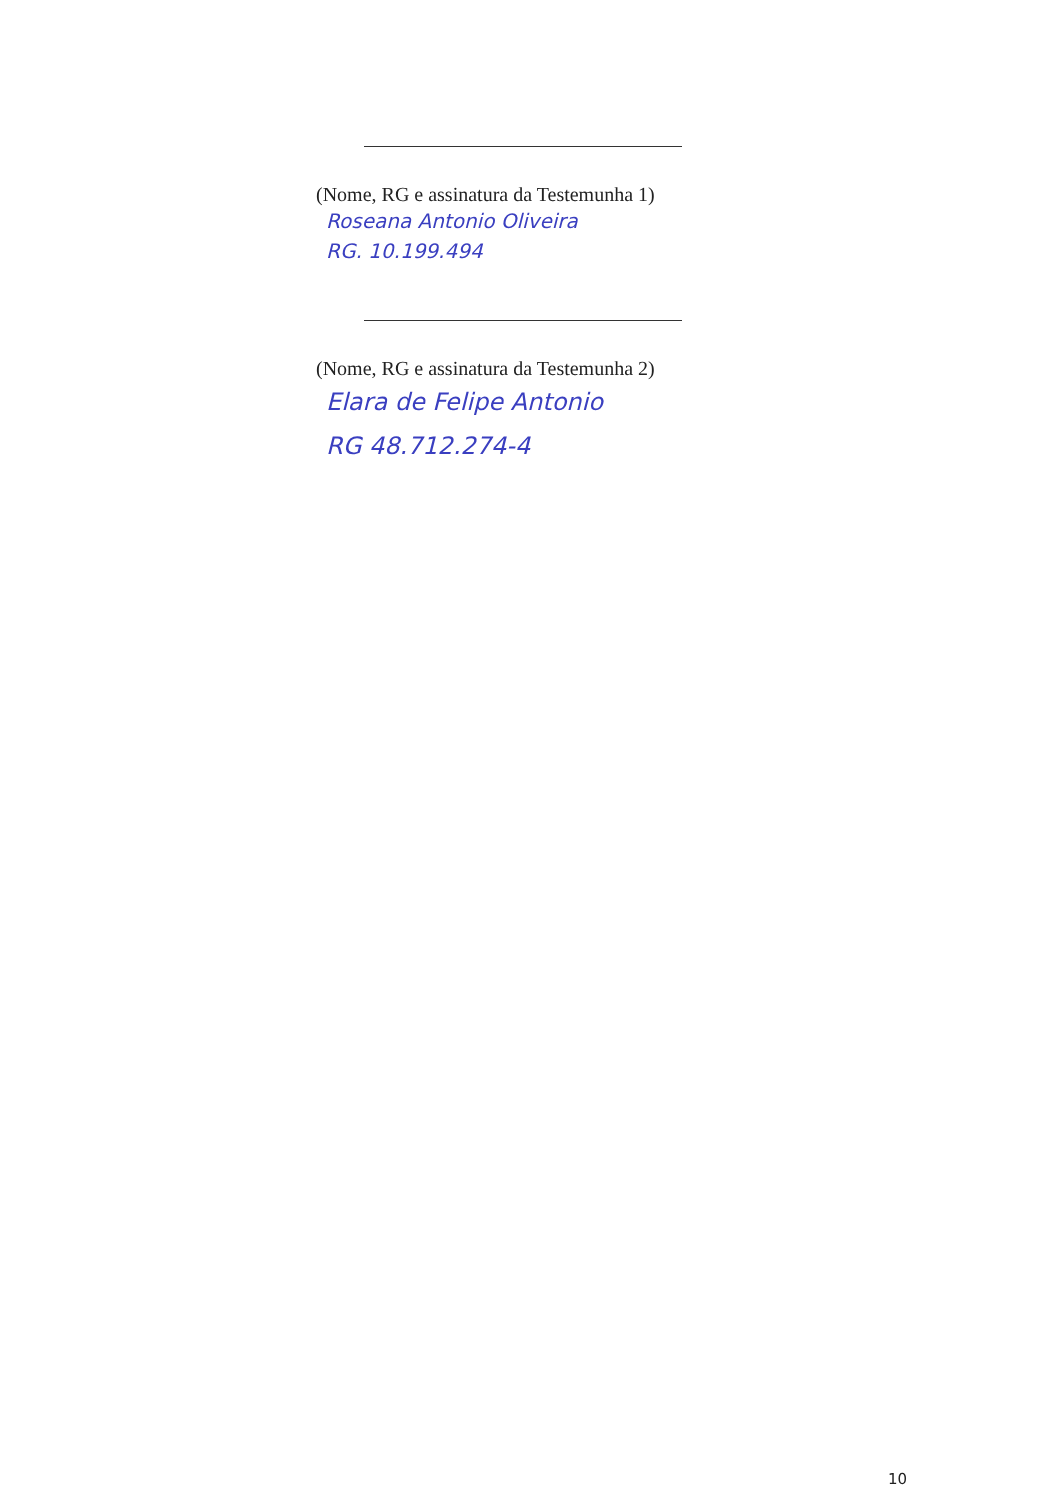(Nome, RG e assinatura da Testemunha 1)
Roseana Antonio Oliveira
RG. 10.199.494
(Nome, RG e assinatura da Testemunha 2)
Elara de Felipe Antonio
RG 48.712.274-4
10